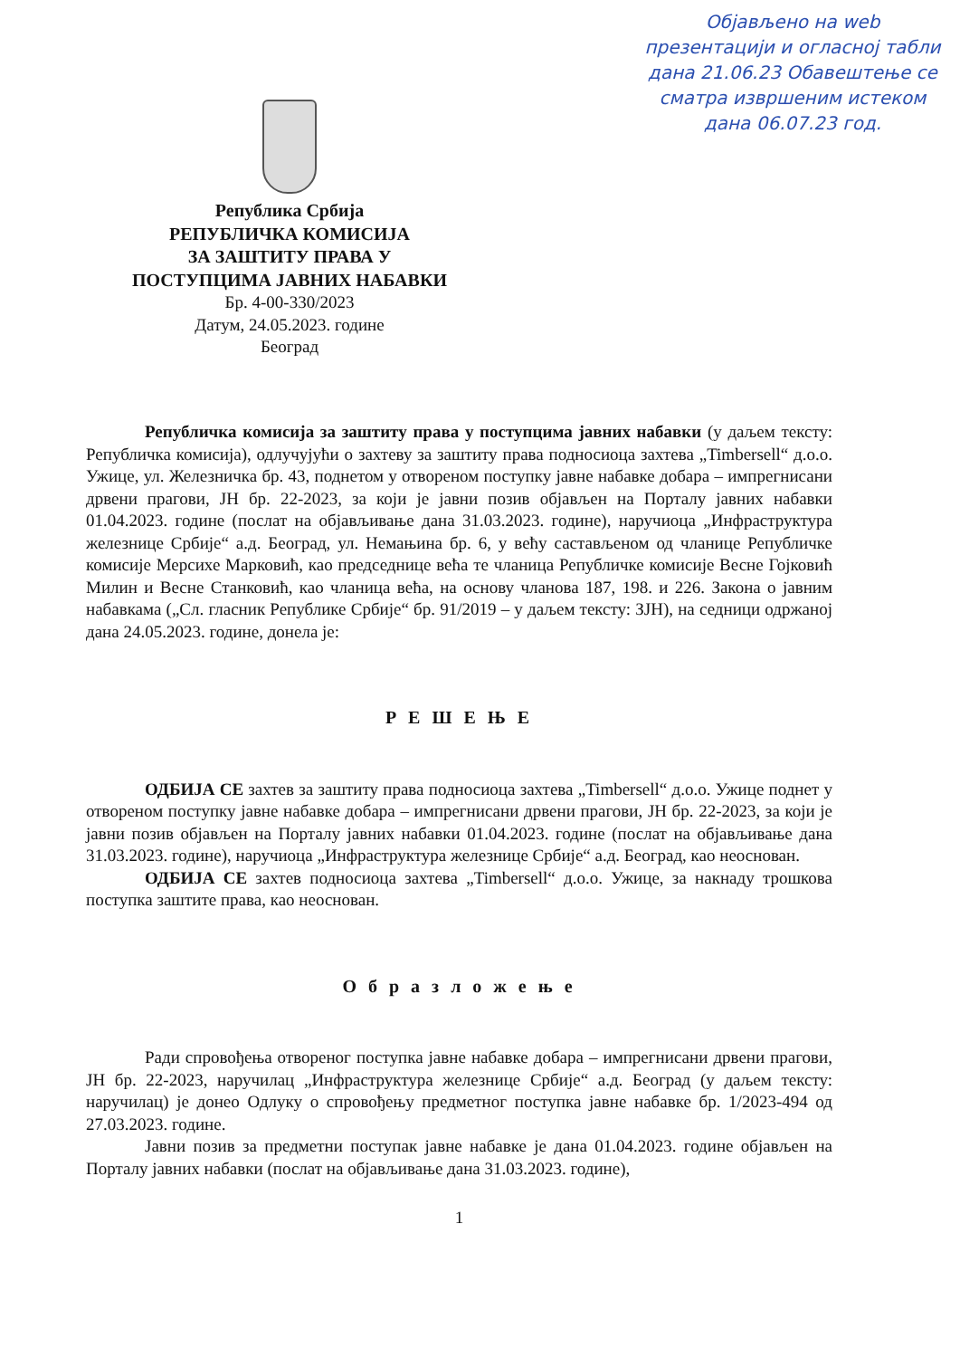Објављено на web презентацији и огласној табли дана 21.06.23 Обавештење се сматра извршеним истеком дана 06.07.23 год.
Република Србија
РЕПУБЛИЧКА КОМИСИЈА
ЗА ЗАШТИТУ ПРАВА У
ПОСТУПЦИМА ЈАВНИХ НАБАВКИ
Бр. 4-00-330/2023
Датум, 24.05.2023. године
Београд
Републичка комисија за заштиту права у поступцима јавних набавки (у даљем тексту: Републичка комисија), одлучујући о захтеву за заштиту права подносиоца захтева „Timbersell“ д.о.о. Ужице, ул. Железничка бр. 43, поднетом у отвореном поступку јавне набавке добара – импрегнисани дрвени прагови, ЈН бр. 22-2023, за који је јавни позив објављен на Порталу јавних набавки 01.04.2023. године (послат на објављивање дана 31.03.2023. године), наручиоца „Инфраструктура железнице Србије“ а.д. Београд, ул. Немањина бр. 6, у већу састављеном од чланице Републичке комисије Мерсихе Марковић, као председнице већа те чланица Републичке комисије Весне Гојковић Милин и Весне Станковић, као чланица већа, на основу чланова 187, 198. и 226. Закона о јавним набавкама („Сл. гласник Републике Србије“ бр. 91/2019 – у даљем тексту: ЗЈН), на седници одржаној дана 24.05.2023. године, донела је:
Р Е Ш Е Њ Е
ОДБИЈА СЕ захтев за заштиту права подносиоца захтева „Timbersell“ д.о.о. Ужице поднет у отвореном поступку јавне набавке добара – импрегнисани дрвени прагови, ЈН бр. 22-2023, за који је јавни позив објављен на Порталу јавних набавки 01.04.2023. године (послат на објављивање дана 31.03.2023. године), наручиоца „Инфраструктура железнице Србије“ а.д. Београд, као неоснован.
ОДБИЈА СЕ захтев подносиоца захтева „Timbersell“ д.о.о. Ужице, за накнаду трошкова поступка заштите права, као неоснован.
О б р а з л о ж е њ е
Ради спровођења отвореног поступка јавне набавке добара – импрегнисани дрвени прагови, ЈН бр. 22-2023, наручилац „Инфраструктура железнице Србије“ а.д. Београд (у даљем тексту: наручилац) је донео Одлуку о спровођењу предметног поступка јавне набавке бр. 1/2023-494 од 27.03.2023. године.
Јавни позив за предметни поступак јавне набавке је дана 01.04.2023. године објављен на Порталу јавних набавки (послат на објављивање дана 31.03.2023. године),
1